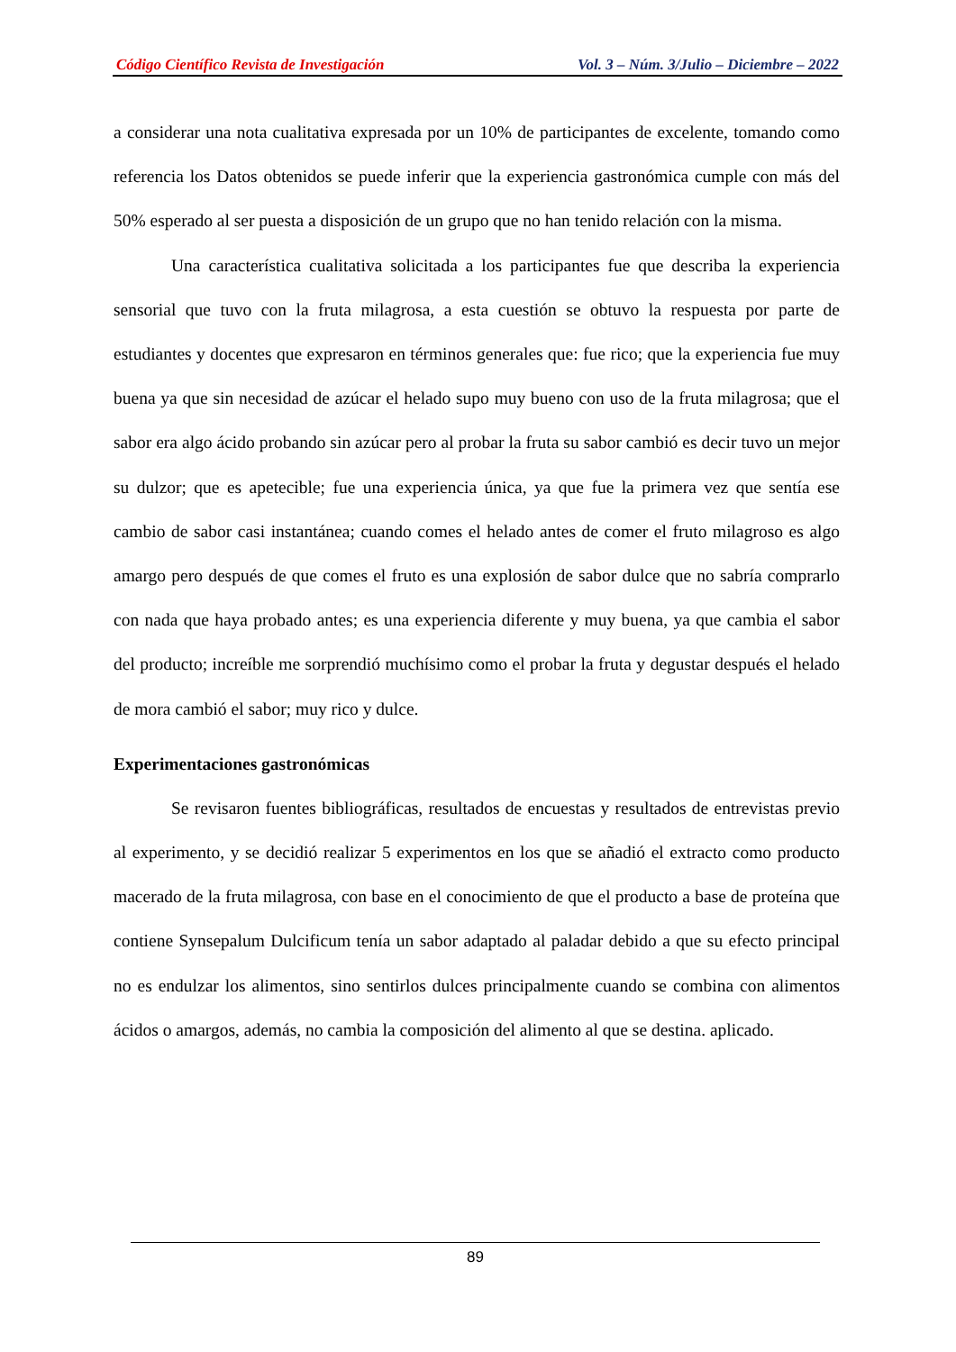Código Científico Revista de Investigación Vol. 3 – Núm. 3/Julio – Diciembre – 2022
a considerar una nota cualitativa expresada por un 10% de participantes de excelente, tomando como referencia los Datos obtenidos se puede inferir que la experiencia gastronómica cumple con más del 50% esperado al ser puesta a disposición de un grupo que no han tenido relación con la misma.
Una característica cualitativa solicitada a los participantes fue que describa la experiencia sensorial que tuvo con la fruta milagrosa, a esta cuestión se obtuvo la respuesta por parte de estudiantes y docentes que expresaron en términos generales que: fue rico; que la experiencia fue muy buena ya que sin necesidad de azúcar el helado supo muy bueno con uso de la fruta milagrosa; que el sabor era algo ácido probando sin azúcar pero al probar la fruta su sabor cambió es decir tuvo un mejor su dulzor; que es apetecible; fue una experiencia única, ya que fue la primera vez que sentía ese cambio de sabor casi instantánea; cuando comes el helado antes de comer el fruto milagroso es algo amargo pero después de que comes el fruto es una explosión de sabor dulce que no sabría comprarlo con nada que haya probado antes; es una experiencia diferente y muy buena, ya que cambia el sabor del producto; increíble me sorprendió muchísimo como el probar la fruta y degustar después el helado de mora cambió el sabor; muy rico y dulce.
Experimentaciones gastronómicas
Se revisaron fuentes bibliográficas, resultados de encuestas y resultados de entrevistas previo al experimento, y se decidió realizar 5 experimentos en los que se añadió el extracto como producto macerado de la fruta milagrosa, con base en el conocimiento de que el producto a base de proteína que contiene Synsepalum Dulcificum tenía un sabor adaptado al paladar debido a que su efecto principal no es endulzar los alimentos, sino sentirlos dulces principalmente cuando se combina con alimentos ácidos o amargos, además, no cambia la composición del alimento al que se destina. aplicado.
89